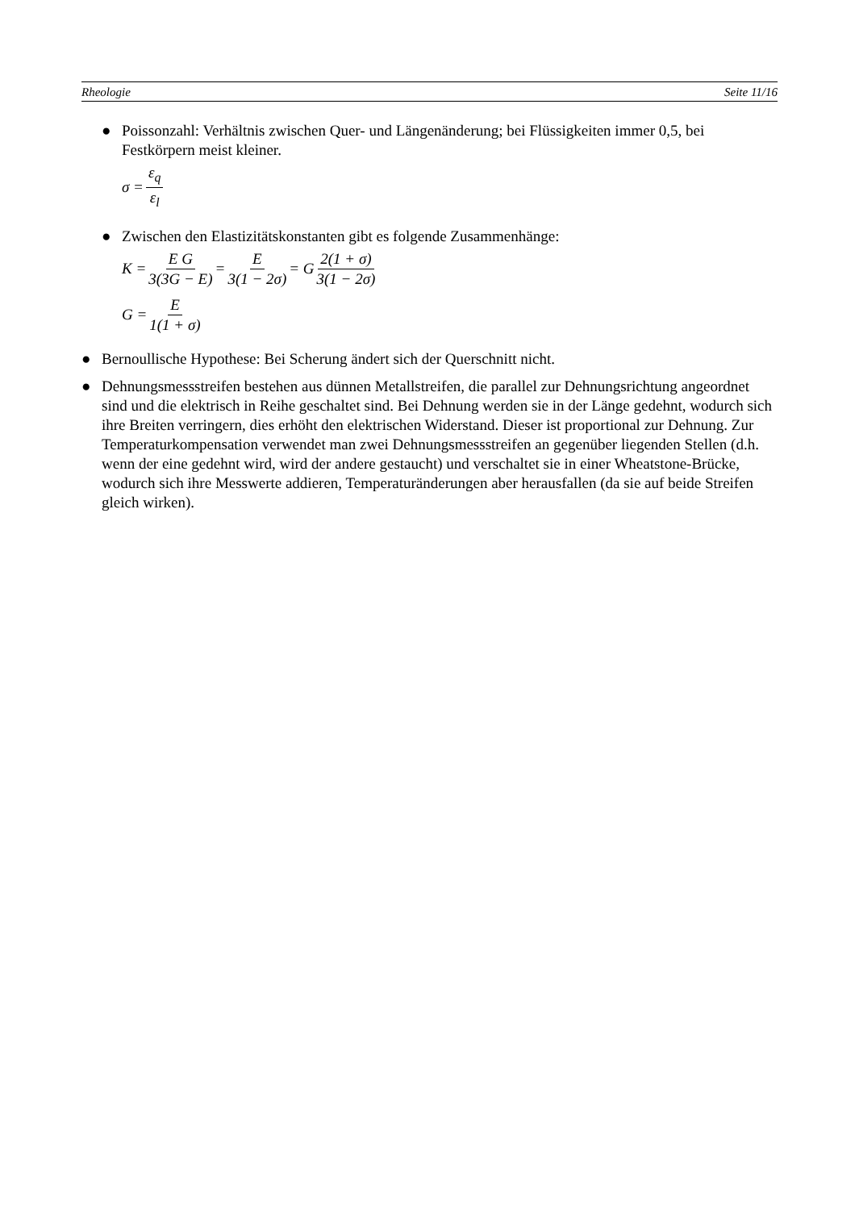Rheologie Seite 11/16
● Poissonzahl: Verhältnis zwischen Quer- und Längenänderung; bei Flüssigkeiten immer 0,5, bei Festkörpern meist kleiner.
σ = ε<sub>q</sub> ε<sub>l</sub>
● Zwischen den Elastizitätskonstanten gibt es folgende Zusammenhänge:
K = E G 3(3G − E) = E 3(1 − 2σ) = G 2(1 + σ) 3(1 − 2σ)
G = E 1(1 + σ)
● Bernoullische Hypothese: Bei Scherung ändert sich der Querschnitt nicht.
● Dehnungsmessstreifen bestehen aus dünnen Metallstreifen, die parallel zur Dehnungsrichtung angeordnet sind und die elektrisch in Reihe geschaltet sind. Bei Dehnung werden sie in der Länge gedehnt, wodurch sich ihre Breiten verringern, dies erhöht den elektrischen Widerstand. Dieser ist proportional zur Dehnung. Zur Temperaturkompensation verwendet man zwei Dehnungsmessstreifen an gegenüber liegenden Stellen (d.h. wenn der eine gedehnt wird, wird der andere gestaucht) und verschaltet sie in einer Wheatstone-Brücke, wodurch sich ihre Messwerte addieren, Temperaturänderungen aber herausfallen (da sie auf beide Streifen gleich wirken).